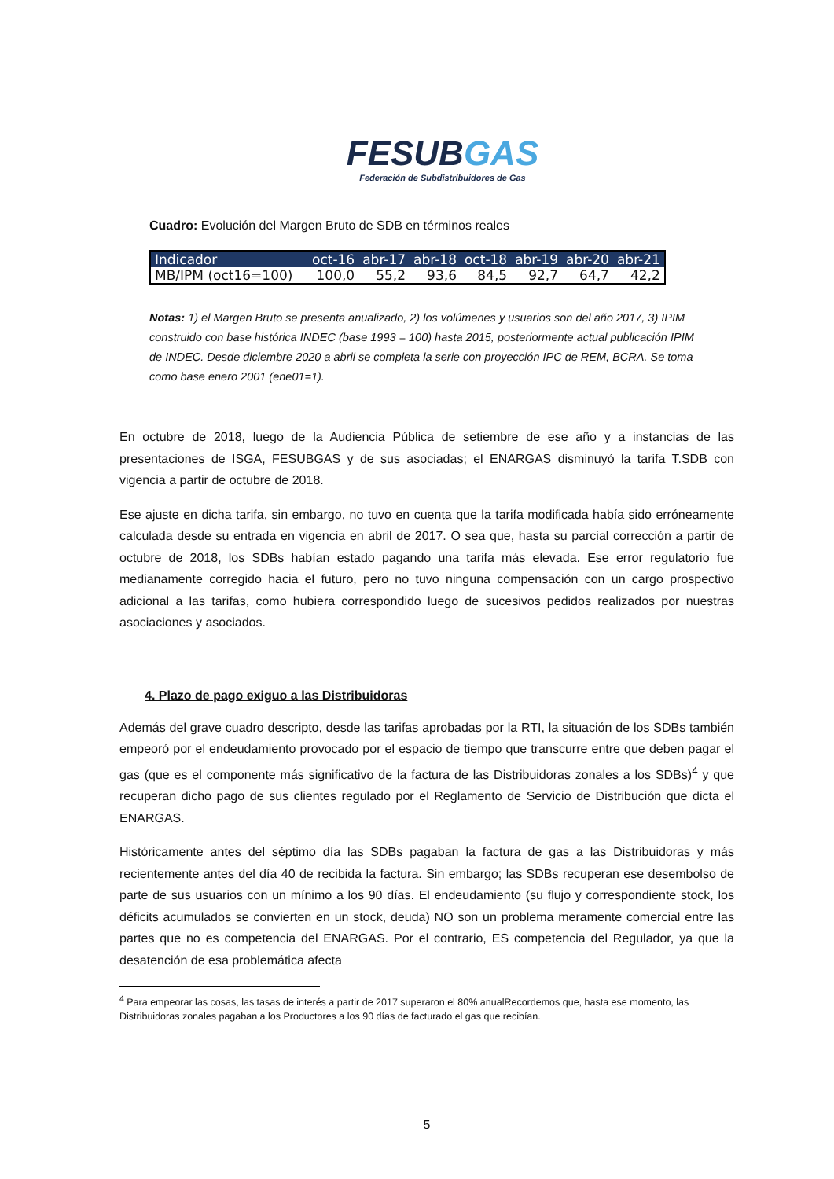FESUBGAS
Federación de Subdistribuidores de Gas
Cuadro: Evolución del Margen Bruto de SDB en términos reales
| Indicador | oct-16 | abr-17 | abr-18 | oct-18 | abr-19 | abr-20 | abr-21 |
| --- | --- | --- | --- | --- | --- | --- | --- |
| MB/IPM (oct16=100) | 100,0 | 55,2 | 93,6 | 84,5 | 92,7 | 64,7 | 42,2 |
Notas: 1) el Margen Bruto se presenta anualizado, 2) los volúmenes y usuarios son del año 2017, 3) IPIM construido con base histórica INDEC (base 1993 = 100) hasta 2015, posteriormente actual publicación IPIM de INDEC. Desde diciembre 2020 a abril se completa la serie con proyección IPC de REM, BCRA. Se toma como base enero 2001 (ene01=1).
En octubre de 2018, luego de la Audiencia Pública de setiembre de ese año y a instancias de las presentaciones de ISGA, FESUBGAS y de sus asociadas; el ENARGAS disminuyó la tarifa T.SDB con vigencia a partir de octubre de 2018.
Ese ajuste en dicha tarifa, sin embargo, no tuvo en cuenta que la tarifa modificada había sido erróneamente calculada desde su entrada en vigencia en abril de 2017. O sea que, hasta su parcial corrección a partir de octubre de 2018, los SDBs habían estado pagando una tarifa más elevada. Ese error regulatorio fue medianamente corregido hacia el futuro, pero no tuvo ninguna compensación con un cargo prospectivo adicional a las tarifas, como hubiera correspondido luego de sucesivos pedidos realizados por nuestras asociaciones y asociados.
4. Plazo de pago exiguo a las Distribuidoras
Además del grave cuadro descripto, desde las tarifas aprobadas por la RTI, la situación de los SDBs también empeoró por el endeudamiento provocado por el espacio de tiempo que transcurre entre que deben pagar el gas (que es el componente más significativo de la factura de las Distribuidoras zonales a los SDBs)<sup>4</sup> y que recuperan dicho pago de sus clientes regulado por el Reglamento de Servicio de Distribución que dicta el ENARGAS.
Históricamente antes del séptimo día las SDBs pagaban la factura de gas a las Distribuidoras y más recientemente antes del día 40 de recibida la factura. Sin embargo; las SDBs recuperan ese desembolso de parte de sus usuarios con un mínimo a los 90 días. El endeudamiento (su flujo y correspondiente stock, los déficits acumulados se convierten en un stock, deuda) NO son un problema meramente comercial entre las partes que no es competencia del ENARGAS. Por el contrario, ES competencia del Regulador, ya que la desatención de esa problemática afecta
<sup>4</sup> Para empeorar las cosas, las tasas de interés a partir de 2017 superaron el 80% anualRecordemos que, hasta ese momento, las Distribuidoras zonales pagaban a los Productores a los 90 días de facturado el gas que recibían.
5